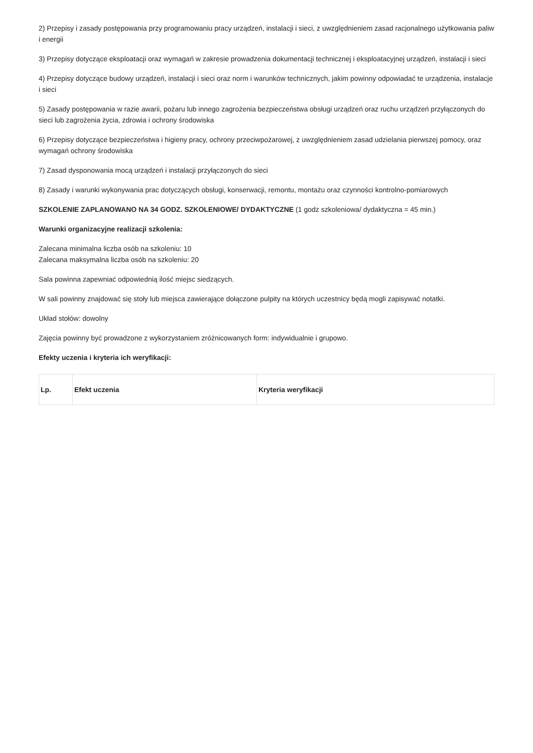2) Przepisy i zasady postępowania przy programowaniu pracy urządzeń, instalacji i sieci, z uwzględnieniem zasad racjonalnego użytkowania paliw i energii
3) Przepisy dotyczące eksploatacji oraz wymagań w zakresie prowadzenia dokumentacji technicznej i eksploatacyjnej urządzeń, instalacji i sieci
4) Przepisy dotyczące budowy urządzeń, instalacji i sieci oraz norm i warunków technicznych, jakim powinny odpowiadać te urządzenia, instalacje i sieci
5) Zasady postępowania w razie awarii, pożaru lub innego zagrożenia bezpieczeństwa obsługi urządzeń oraz ruchu urządzeń przyłączonych do sieci lub zagrożenia życia, zdrowia i ochrony środowiska
6) Przepisy dotyczące bezpieczeństwa i higieny pracy, ochrony przeciwpożarowej, z uwzględnieniem zasad udzielania pierwszej pomocy, oraz wymagań ochrony środowiska
7) Zasad dysponowania mocą urządzeń i instalacji przyłączonych do sieci
8) Zasady i warunki wykonywania prac dotyczących obsługi, konserwacji, remontu, montażu oraz czynności kontrolno-pomiarowych
SZKOLENIE ZAPLANOWANO NA 34 GODZ. SZKOLENIOWE/ DYDAKTYCZNE (1 godz szkoleniowa/ dydaktyczna = 45 min.)
Warunki organizacyjne realizacji szkolenia:
Zalecana minimalna liczba osób na szkoleniu: 10
Zalecana maksymalna liczba osób na szkoleniu: 20
Sala powinna zapewniać odpowiednią ilość miejsc siedzących.
W sali powinny znajdować się stoły lub miejsca zawierające dołączone pulpity na których uczestnicy będą mogli zapisywać notatki.
Układ stołów: dowolny
Zajęcia powinny być prowadzone z wykorzystaniem zróżnicowanych form: indywidualnie i grupowo.
Efekty uczenia i kryteria ich weryfikacji:
| Lp. | Efekt uczenia | Kryteria weryfikacji |
| --- | --- | --- |